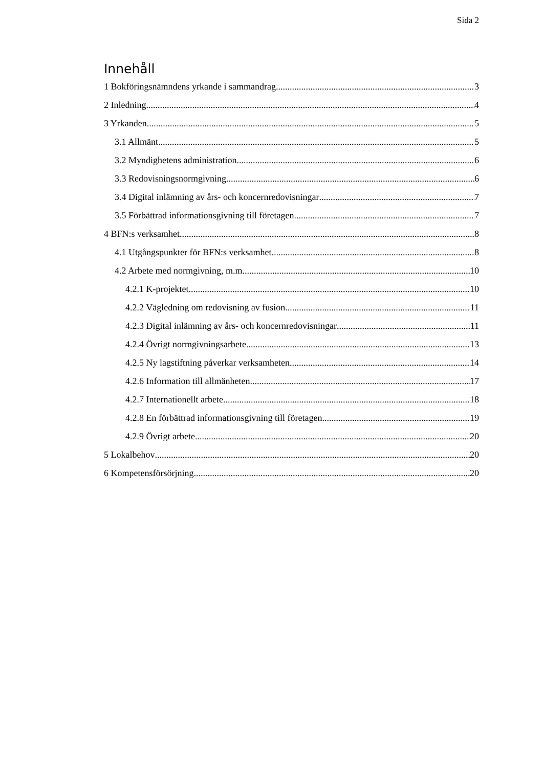Sida 2
Innehåll
1 Bokföringsnämndens yrkande i sammandrag 3
2 Inledning 4
3 Yrkanden 5
3.1 Allmänt 5
3.2 Myndighetens administration 6
3.3 Redovisningsnormgivning 6
3.4 Digital inlämning av års- och koncernredovisningar 7
3.5 Förbättrad informationsgivning till företagen 7
4 BFN:s verksamhet 8
4.1 Utgångspunkter för BFN:s verksamhet 8
4.2 Arbete med normgivning, m.m. 10
4.2.1 K-projektet 10
4.2.2 Vägledning om redovisning av fusion 11
4.2.3 Digital inlämning av års- och koncernredovisningar 11
4.2.4 Övrigt normgivningsarbete 13
4.2.5 Ny lagstiftning påverkar verksamheten 14
4.2.6 Information till allmänheten 17
4.2.7 Internationellt arbete 18
4.2.8 En förbättrad informationsgivning till företagen 19
4.2.9 Övrigt arbete 20
5 Lokalbehov 20
6 Kompetensförsörjning 20